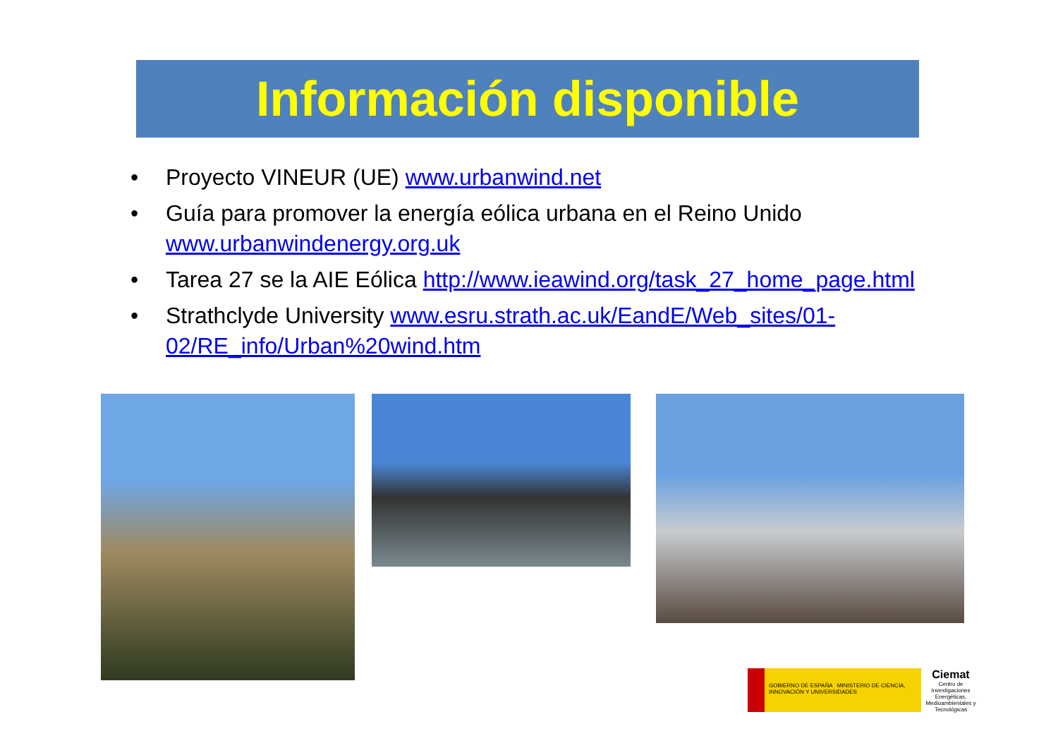Información disponible
• Proyecto VINEUR (UE) www.urbanwind.net
• Guía para promover la energía eólica urbana en el Reino Unido www.urbanwindenergy.org.uk
• Tarea 27 se la AIE Eólica http://www.ieawind.org/task_27_home_page.html
• Strathclyde University www.esru.strath.ac.uk/EandE/Web_sites/01-02/RE_info/Urban%20wind.htm
GOBIERNO DE ESPAÑA MINISTERIO DE CIENCIA, INNOVACIÓN Y UNIVERSIDADES
Ciemat
Centro de Investigaciones Energéticas, Medioambientales y Tecnológicas